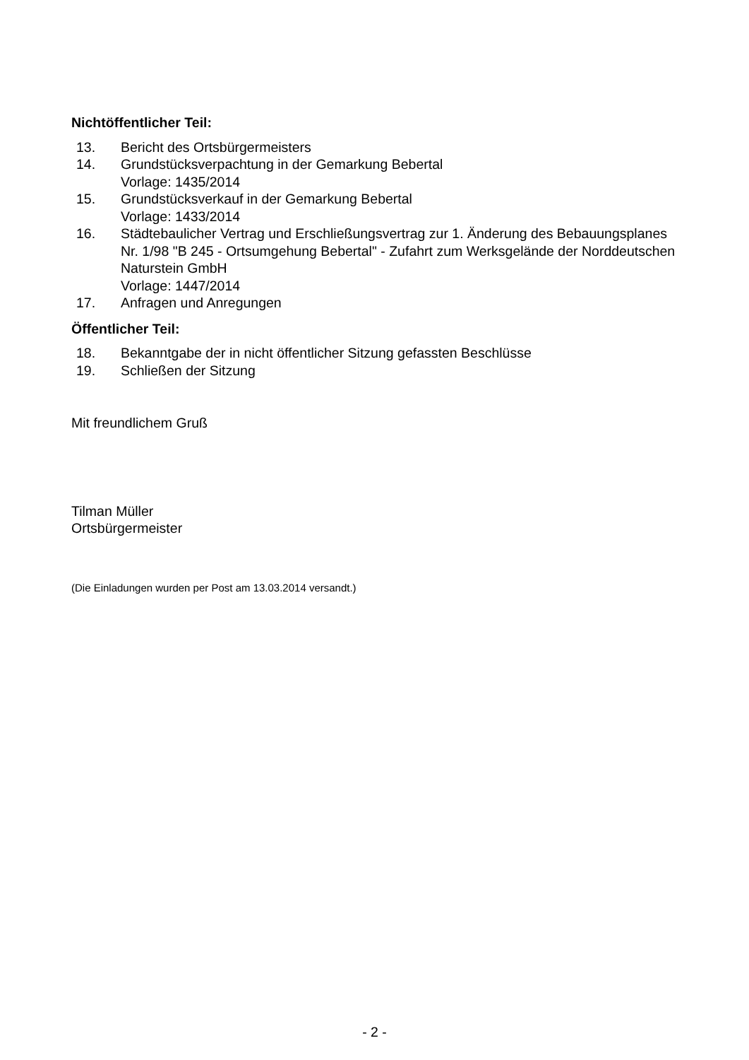Nichtöffentlicher Teil:
13. Bericht des Ortsbürgermeisters
14. Grundstücksverpachtung in der Gemarkung Bebertal
Vorlage: 1435/2014
15. Grundstücksverkauf in der Gemarkung Bebertal
Vorlage: 1433/2014
16. Städtebaulicher Vertrag und Erschließungsvertrag zur 1. Änderung des Bebauungsplanes Nr. 1/98 "B 245 - Ortsumgehung Bebertal" - Zufahrt zum Werksgelände der Norddeutschen Naturstein GmbH
Vorlage: 1447/2014
17. Anfragen und Anregungen
Öffentlicher Teil:
18. Bekanntgabe der in nicht öffentlicher Sitzung gefassten Beschlüsse
19. Schließen der Sitzung
Mit freundlichem Gruß
Tilman Müller
Ortsbürgermeister
(Die Einladungen wurden per Post am 13.03.2014 versandt.)
- 2 -